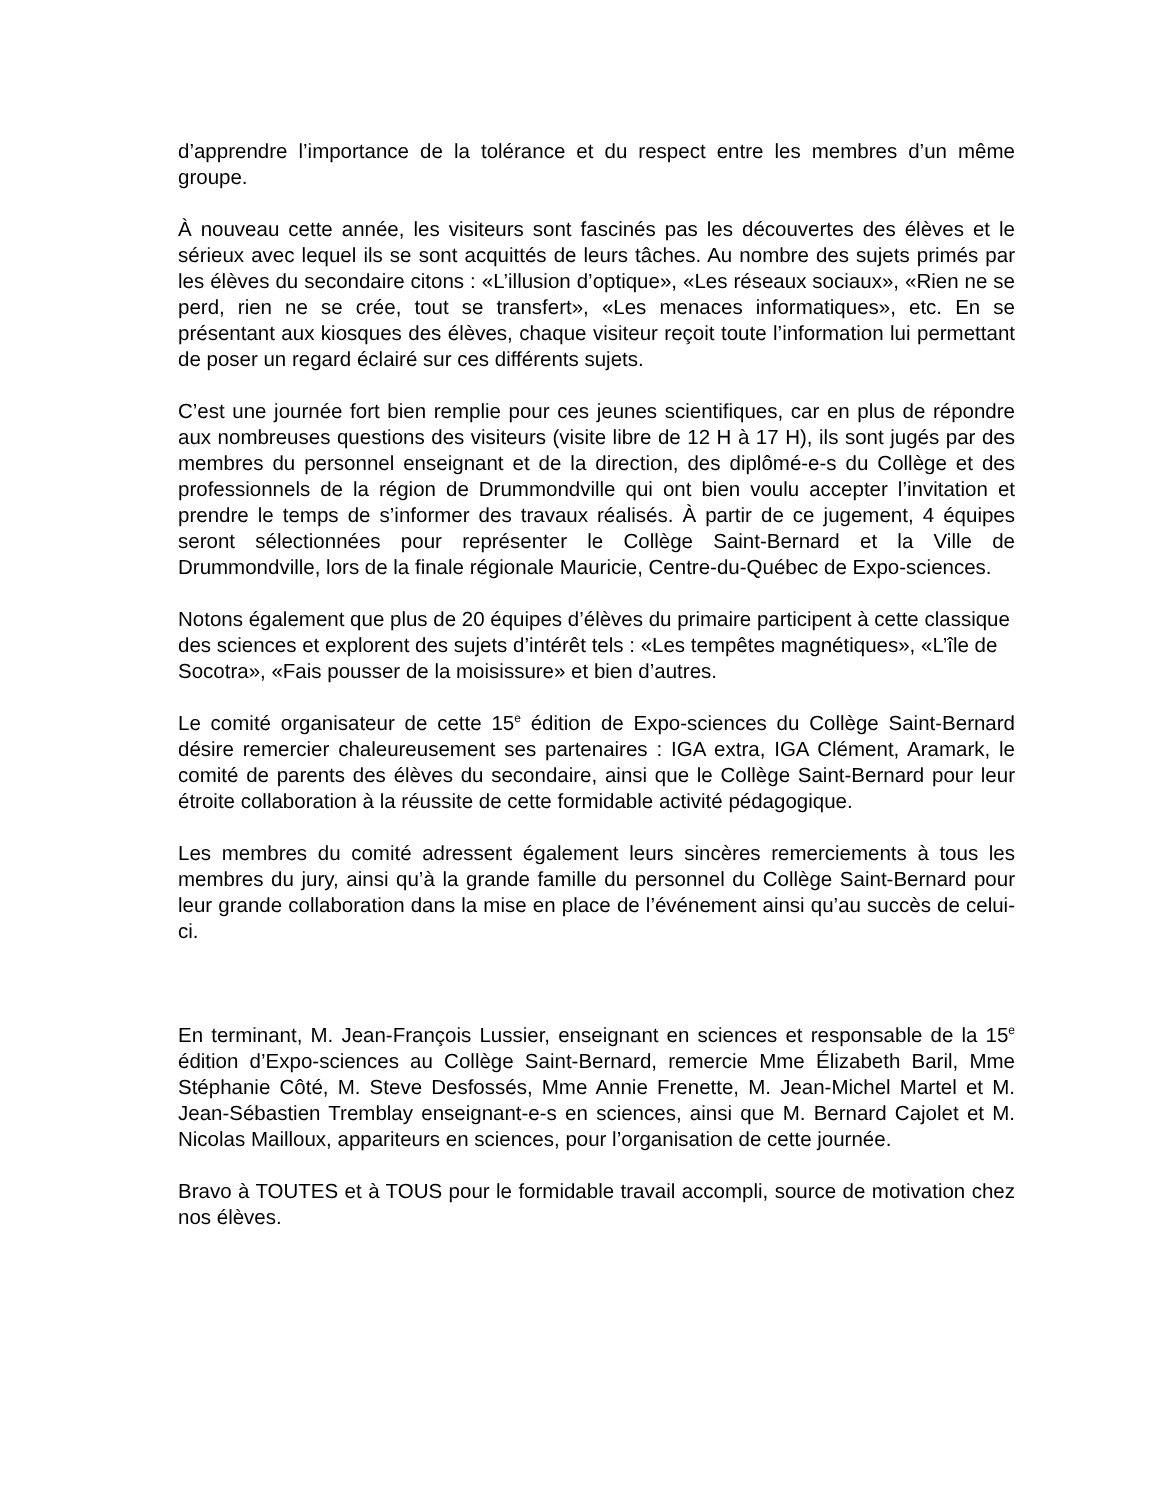d’apprendre l’importance de la tolérance et du respect entre les membres d’un même groupe.
À nouveau cette année, les visiteurs sont fascinés pas les découvertes des élèves et le sérieux avec lequel ils se sont acquittés de leurs tâches. Au nombre des sujets primés par les élèves du secondaire citons : «L’illusion d’optique», «Les réseaux sociaux», «Rien ne se perd, rien ne se crée, tout se transfert», «Les menaces informatiques», etc. En se présentant aux kiosques des élèves, chaque visiteur reçoit toute l’information lui permettant de poser un regard éclairé sur ces différents sujets.
C’est une journée fort bien remplie pour ces jeunes scientifiques, car en plus de répondre aux nombreuses questions des visiteurs (visite libre de 12 H à 17 H), ils sont jugés par des membres du personnel enseignant et de la direction, des diplômé-e-s du Collège et des professionnels de la région de Drummondville qui ont bien voulu accepter l’invitation et prendre le temps de s’informer des travaux réalisés. À partir de ce jugement, 4 équipes seront sélectionnées pour représenter le Collège Saint-Bernard et la Ville de Drummondville, lors de la finale régionale Mauricie, Centre-du-Québec de Expo-sciences.
Notons également que plus de 20 équipes d’élèves du primaire participent à cette classique des sciences et explorent des sujets d’intérêt tels : «Les tempêtes magnétiques», «L’île de Socotra», «Fais pousser de la moisissure» et bien d’autres.
Le comité organisateur de cette 15<sup>e</sup> édition de Expo-sciences du Collège Saint-Bernard désire remercier chaleureusement ses partenaires : IGA extra, IGA Clément, Aramark, le comité de parents des élèves du secondaire, ainsi que le Collège Saint-Bernard pour leur étroite collaboration à la réussite de cette formidable activité pédagogique.
Les membres du comité adressent également leurs sincères remerciements à tous les membres du jury, ainsi qu’à la grande famille du personnel du Collège Saint-Bernard pour leur grande collaboration dans la mise en place de l’événement ainsi qu’au succès de celui-ci.
En terminant, M. Jean-François Lussier, enseignant en sciences et responsable de la 15<sup>e</sup> édition d’Expo-sciences au Collège Saint-Bernard, remercie Mme Élizabeth Baril, Mme Stéphanie Côté, M. Steve Desfossés, Mme Annie Frenette, M. Jean-Michel Martel et M. Jean-Sébastien Tremblay enseignant-e-s en sciences, ainsi que M. Bernard Cajolet et M. Nicolas Mailloux, appariteurs en sciences, pour l’organisation de cette journée.
Bravo à TOUTES et à TOUS pour le formidable travail accompli, source de motivation chez nos élèves.